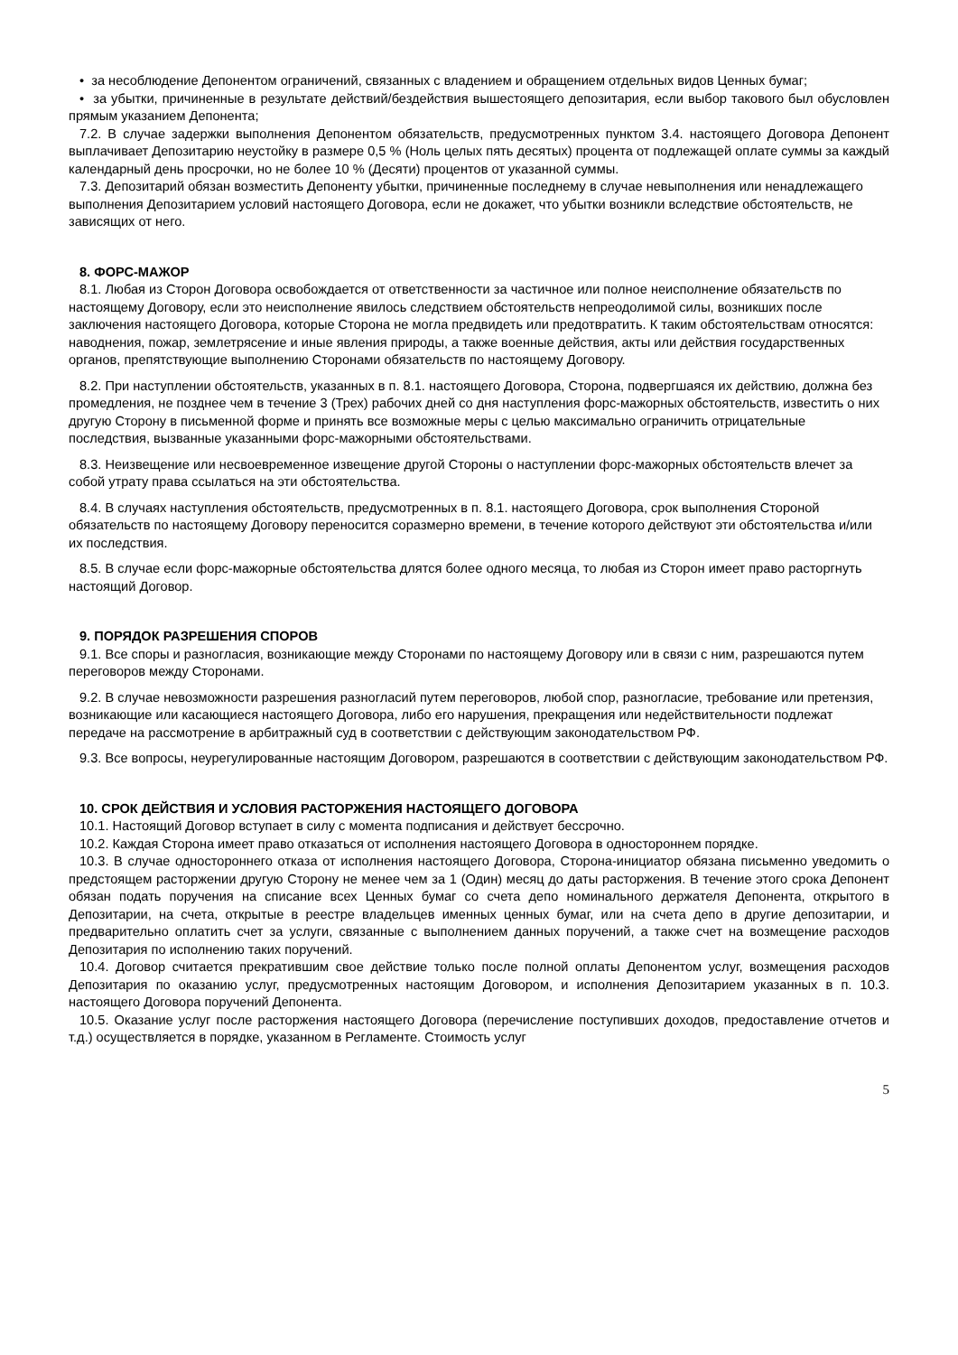• за несоблюдение Депонентом ограничений, связанных с владением и обращением отдельных видов Ценных бумаг;
• за убытки, причиненные в результате действий/бездействия вышестоящего депозитария, если выбор такового был обусловлен прямым указанием Депонента;
7.2. В случае задержки выполнения Депонентом обязательств, предусмотренных пунктом 3.4. настоящего Договора Депонент выплачивает Депозитарию неустойку в размере 0,5 % (Ноль целых пять десятых) процента от подлежащей оплате суммы за каждый календарный день просрочки, но не более 10 % (Десяти) процентов от указанной суммы.
7.3. Депозитарий обязан возместить Депоненту убытки, причиненные последнему в случае невыполнения или ненадлежащего выполнения Депозитарием условий настоящего Договора, если не докажет, что убытки возникли вследствие обстоятельств, не зависящих от него.
8. ФОРС-МАЖОР
8.1. Любая из Сторон Договора освобождается от ответственности за частичное или полное неисполнение обязательств по настоящему Договору, если это неисполнение явилось следствием обстоятельств непреодолимой силы, возникших после заключения настоящего Договора, которые Сторона не могла предвидеть или предотвратить. К таким обстоятельствам относятся: наводнения, пожар, землетрясение и иные явления природы, а также военные действия, акты или действия государственных органов, препятствующие выполнению Сторонами обязательств по настоящему Договору.
8.2. При наступлении обстоятельств, указанных в п. 8.1. настоящего Договора, Сторона, подвергшаяся их действию, должна без промедления, не позднее чем в течение 3 (Трех) рабочих дней со дня наступления форс-мажорных обстоятельств, известить о них другую Сторону в письменной форме и принять все возможные меры с целью максимально ограничить отрицательные последствия, вызванные указанными форс-мажорными обстоятельствами.
8.3. Неизвещение или несвоевременное извещение другой Стороны о наступлении форс-мажорных обстоятельств влечет за собой утрату права ссылаться на эти обстоятельства.
8.4. В случаях наступления обстоятельств, предусмотренных в п. 8.1. настоящего Договора, срок выполнения Стороной обязательств по настоящему Договору переносится соразмерно времени, в течение которого действуют эти обстоятельства и/или их последствия.
8.5. В случае если форс-мажорные обстоятельства длятся более одного месяца, то любая из Сторон имеет право расторгнуть настоящий Договор.
9. ПОРЯДОК РАЗРЕШЕНИЯ СПОРОВ
9.1. Все споры и разногласия, возникающие между Сторонами по настоящему Договору или в связи с ним, разрешаются путем переговоров между Сторонами.
9.2. В случае невозможности разрешения разногласий путем переговоров, любой спор, разногласие, требование или претензия, возникающие или касающиеся настоящего Договора, либо его нарушения, прекращения или недействительности подлежат передаче на рассмотрение в арбитражный суд в соответствии с действующим законодательством РФ.
9.3. Все вопросы, неурегулированные настоящим Договором, разрешаются в соответствии с действующим законодательством РФ.
10. СРОК ДЕЙСТВИЯ И УСЛОВИЯ РАСТОРЖЕНИЯ НАСТОЯЩЕГО ДОГОВОРА
10.1. Настоящий Договор вступает в силу с момента подписания и действует бессрочно.
10.2. Каждая Сторона имеет право отказаться от исполнения настоящего Договора в одностороннем порядке.
10.3. В случае одностороннего отказа от исполнения настоящего Договора, Сторона-инициатор обязана письменно уведомить о предстоящем расторжении другую Сторону не менее чем за 1 (Один) месяц до даты расторжения. В течение этого срока Депонент обязан подать поручения на списание всех Ценных бумаг со счета депо номинального держателя Депонента, открытого в Депозитарии, на счета, открытые в реестре владельцев именных ценных бумаг, или на счета депо в другие депозитарии, и предварительно оплатить счет за услуги, связанные с выполнением данных поручений, а также счет на возмещение расходов Депозитария по исполнению таких поручений.
10.4. Договор считается прекратившим свое действие только после полной оплаты Депонентом услуг, возмещения расходов Депозитария по оказанию услуг, предусмотренных настоящим Договором, и исполнения Депозитарием указанных в п. 10.3. настоящего Договора поручений Депонента.
10.5. Оказание услуг после расторжения настоящего Договора (перечисление поступивших доходов, предоставление отчетов и т.д.) осуществляется в порядке, указанном в Регламенте. Стоимость услуг
5